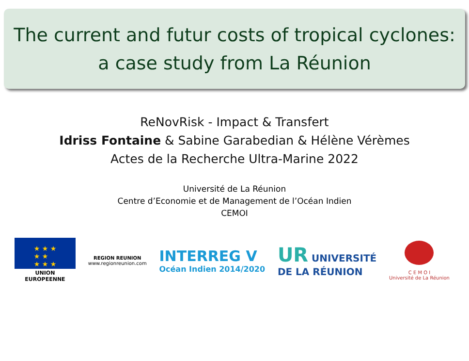The current and futur costs of tropical cyclones:
a case study from La Réunion
ReNovRisk - Impact & Transfert
Idriss Fontaine & Sabine Garabedian & Hélène Vérèmes
Actes de la Recherche Ultra-Marine 2022
Université de La Réunion
Centre d’Economie et de Management de l’Océan Indien
CEMOI
★ ★ ★
★ ★
★ ★ ★
UNION EUROPEENNE
REGION REUNION
www.regionreunion.com
INTERREG V
Océan Indien 2014/2020
UR UNIVERSITÉ
DE LA RÉUNION
C E M O I
Université de La Réunion